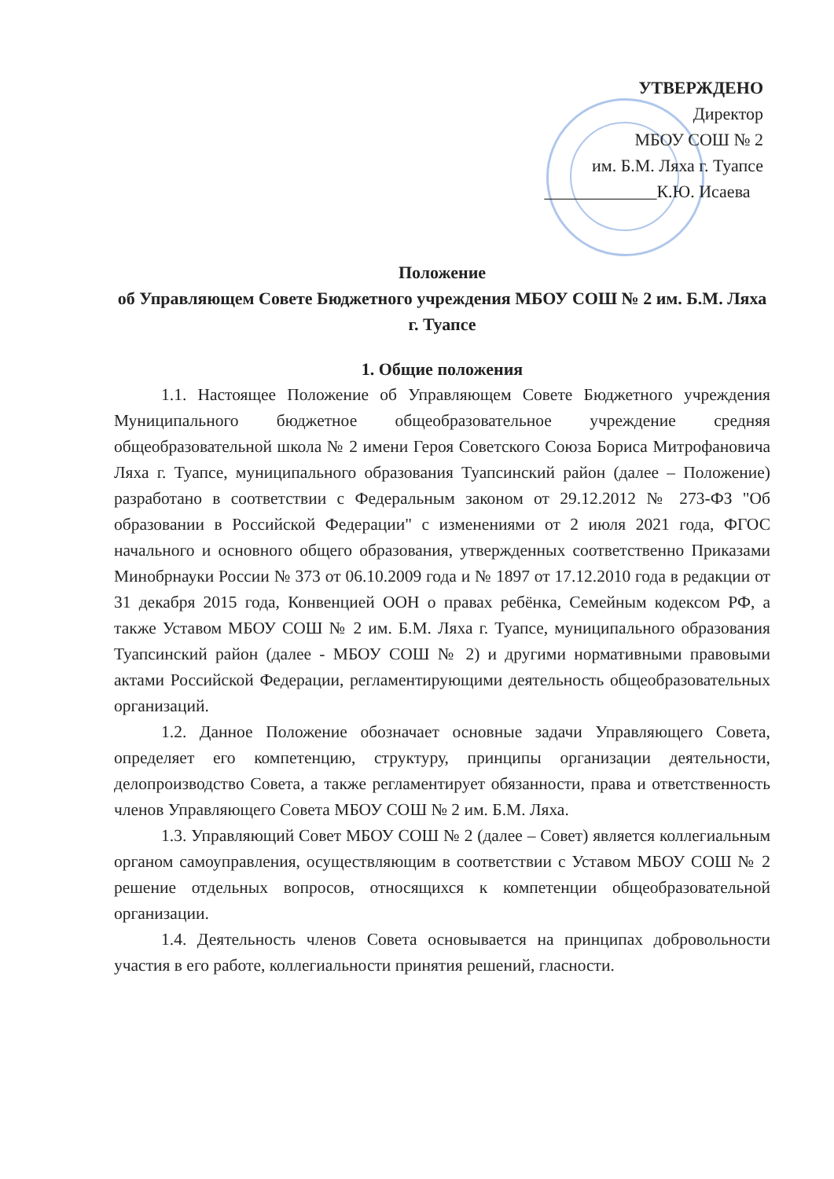УТВЕРЖДЕНО
Директор
МБОУ СОШ № 2
им. Б.М. Ляха г. Туапсе
_____________К.Ю. Исаева
Положение
об Управляющем Совете Бюджетного учреждения МБОУ СОШ № 2 им. Б.М. Ляха г. Туапсе
1. Общие положения
1.1. Настоящее Положение об Управляющем Совете Бюджетного учреждения Муниципального бюджетное общеобразовательное учреждение средняя общеобразовательной школа № 2 имени Героя Советского Союза Бориса Митрофановича Ляха г. Туапсе, муниципального образования Туапсинский район (далее – Положение) разработано в соответствии с Федеральным законом от 29.12.2012 № 273-ФЗ "Об образовании в Российской Федерации" с изменениями от 2 июля 2021 года, ФГОС начального и основного общего образования, утвержденных соответственно Приказами Минобрнауки России № 373 от 06.10.2009 года и № 1897 от 17.12.2010 года в редакции от 31 декабря 2015 года, Конвенцией ООН о правах ребёнка, Семейным кодексом РФ, а также Уставом МБОУ СОШ № 2 им. Б.М. Ляха г. Туапсе, муниципального образования Туапсинский район (далее - МБОУ СОШ № 2) и другими нормативными правовыми актами Российской Федерации, регламентирующими деятельность общеобразовательных организаций.
1.2. Данное Положение обозначает основные задачи Управляющего Совета, определяет его компетенцию, структуру, принципы организации деятельности, делопроизводство Совета, а также регламентирует обязанности, права и ответственность членов Управляющего Совета МБОУ СОШ № 2 им. Б.М. Ляха.
1.3. Управляющий Совет МБОУ СОШ № 2 (далее – Совет) является коллегиальным органом самоуправления, осуществляющим в соответствии с Уставом МБОУ СОШ № 2 решение отдельных вопросов, относящихся к компетенции общеобразовательной организации.
1.4. Деятельность членов Совета основывается на принципах добровольности участия в его работе, коллегиальности принятия решений, гласности.